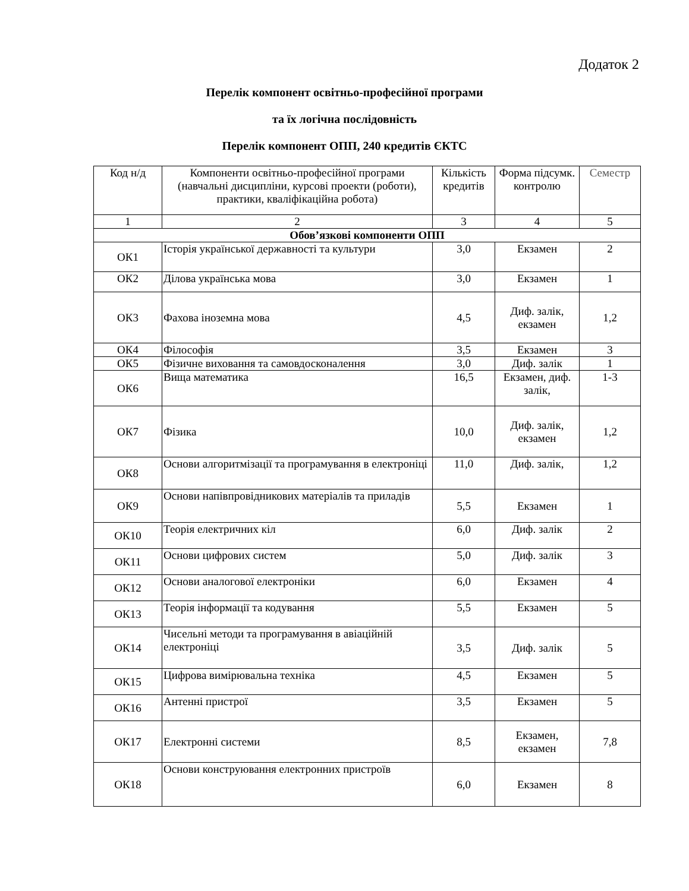Додаток 2
Перелік компонент освітньо-професійної програми
та їх логічна послідовність
Перелік компонент ОПП, 240 кредитів ЄКТС
| Код н/д | Компоненти освітньо-професійної програми (навчальні дисципліни, курсові проекти (роботи), практики, кваліфікаційна робота) | Кількість кредитів | Форма підсумк. контролю | Семестр |
| --- | --- | --- | --- | --- |
| 1 | 2 | 3 | 4 | 5 |
| Обов’язкові компоненти ОПП | | | | |
| ОК1 | Історія української державності та культури | 3,0 | Екзамен | 2 |
| ОК2 | Ділова українська мова | 3,0 | Екзамен | 1 |
| ОК3 | Фахова іноземна мова | 4,5 | Диф. залік, екзамен | 1,2 |
| ОК4 | Філософія | 3,5 | Екзамен | 3 |
| ОК5 | Фізичне виховання та самовдосконалення | 3,0 | Диф. залік | 1 |
| ОК6 | Вища математика | 16,5 | Екзамен, диф. залік, | 1-3 |
| ОК7 | Фізика | 10,0 | Диф. залік, екзамен | 1,2 |
| ОК8 | Основи алгоритмізації та програмування в електроніці | 11,0 | Диф. залік, | 1,2 |
| ОК9 | Основи напівпровідникових матеріалів та приладів | 5,5 | Екзамен | 1 |
| ОК10 | Теорія електричних кіл | 6,0 | Диф. залік | 2 |
| ОК11 | Основи цифрових систем | 5,0 | Диф. залік | 3 |
| ОК12 | Основи аналогової електроніки | 6,0 | Екзамен | 4 |
| ОК13 | Теорія інформації та кодування | 5,5 | Екзамен | 5 |
| ОК14 | Чисельні методи та програмування в авіаційній електроніці | 3,5 | Диф. залік | 5 |
| ОК15 | Цифрова вимірювальна техніка | 4,5 | Екзамен | 5 |
| ОК16 | Антенні пристрої | 3,5 | Екзамен | 5 |
| ОК17 | Електронні системи | 8,5 | Екзамен, екзамен | 7,8 |
| ОК18 | Основи конструювання електронних пристроїв | 6,0 | Екзамен | 8 |